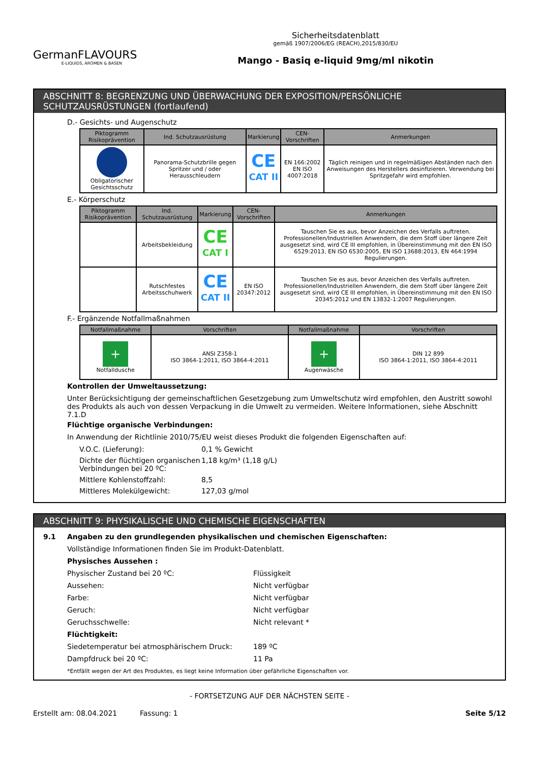GermanFLAVOURS
E-LIQUIDS, AROMEN & BASEN
Sicherheitsdatenblatt
gemäß 1907/2006/EG (REACH),2015/830/EU
Mango - Basiq e-liquid 9mg/ml nikotin
ABSCHNITT 8: BEGRENZUNG UND ÜBERWACHUNG DER EXPOSITION/PERSÖNLICHE SCHUTZAUSRÜSTUNGEN (fortlaufend)
D.- Gesichts- und Augenschutz
| Piktogramm Risikoprävention | Ind. Schutzausrüstung | Markierung | CEN-Vorschriften | Anmerkungen |
| --- | --- | --- | --- | --- |
| Obligatorischer Gesichtsschutz | Panorama-Schutzbrille gegen Spritzer und / oder Herausschleudern | CE CAT II | EN 166:2002 EN ISO 4007:2018 | Täglich reinigen und in regelmäßigen Abständen nach den Anweisungen des Herstellers desinfizieren. Verwendung bei Spritzgefahr wird empfohlen. |
E.- Körperschutz
| Piktogramm Risikoprävention | Ind. Schutzausrüstung | Markierung | CEN-Vorschriften | Anmerkungen |
| --- | --- | --- | --- | --- |
| | Arbeitsbekleidung | CE CAT I | | Tauschen Sie es aus, bevor Anzeichen des Verfalls auftreten. Professionellen/Industriellen Anwendern, die dem Stoff über längere Zeit ausgesetzt sind, wird CE III empfohlen, in Übereinstimmung mit den EN ISO 6529:2013, EN ISO 6530:2005, EN ISO 13688:2013, EN 464:1994 Regulierungen. |
| | Rutschfestes Arbeitsschuhwerk | CE CAT II | EN ISO 20347:2012 | Tauschen Sie es aus, bevor Anzeichen des Verfalls auftreten. Professionellen/Industriellen Anwendern, die dem Stoff über längere Zeit ausgesetzt sind, wird CE III empfohlen, in Übereinstimmung mit den EN ISO 20345:2012 und EN 13832-1:2007 Regulierungen. |
F.- Ergänzende Notfallmaßnahmen
| Notfallmaßnahme | Vorschriften | Notfallmaßnahme | Vorschriften |
| --- | --- | --- | --- |
| + Notfalldusche | ANSI Z358-1 ISO 3864-1:2011, ISO 3864-4:2011 | + Augenwäsche | DIN 12 899 ISO 3864-1:2011, ISO 3864-4:2011 |
Kontrollen der Umweltaussetzung:
Unter Berücksichtigung der gemeinschaftlichen Gesetzgebung zum Umweltschutz wird empfohlen, den Austritt sowohl des Produkts als auch von dessen Verpackung in die Umwelt zu vermeiden. Weitere Informationen, siehe Abschnitt 7.1.D
Flüchtige organische Verbindungen:
In Anwendung der Richtlinie 2010/75/EU weist dieses Produkt die folgenden Eigenschaften auf:
V.O.C. (Lieferung):
0,1 % Gewicht
Dichte der flüchtigen organischen Verbindungen bei 20 ºC:
1,18 kg/m³ (1,18 g/L)
Mittlere Kohlenstoffzahl:
8,5
Mittleres Molekülgewicht:
127,03 g/mol
ABSCHNITT 9: PHYSIKALISCHE UND CHEMISCHE EIGENSCHAFTEN
9.1 Angaben zu den grundlegenden physikalischen und chemischen Eigenschaften:
Vollständige Informationen finden Sie im Produkt-Datenblatt.
Physisches Aussehen :
Physischer Zustand bei 20 ºC:
Flüssigkeit
Aussehen:
Nicht verfügbar
Farbe:
Nicht verfügbar
Geruch:
Nicht verfügbar
Geruchsschwelle:
Nicht relevant *
Flüchtigkeit:
Siedetemperatur bei atmosphärischem Druck:
189 ºC
Dampfdruck bei 20 ºC:
11 Pa
*Entfällt wegen der Art des Produktes, es liegt keine Information über gefährliche Eigenschaften vor.
- FORTSETZUNG AUF DER NÄCHSTEN SEITE -
Erstellt am: 08.04.2021 Fassung: 1 Seite 5/12